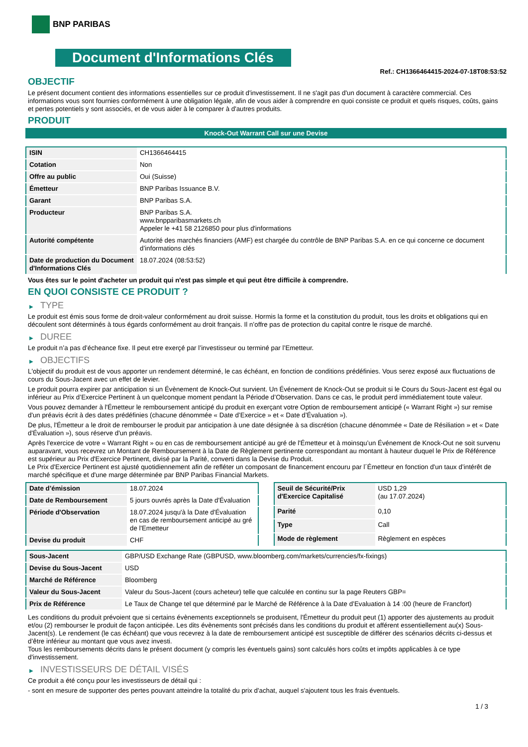BNP PARIBAS
Document d'Informations Clés
Ref.: CH1366464415-2024-07-18T08:53:52
OBJECTIF
Le présent document contient des informations essentielles sur ce produit d'investissement. Il ne s'agit pas d'un document à caractère commercial. Ces informations vous sont fournies conformément à une obligation légale, afin de vous aider à comprendre en quoi consiste ce produit et quels risques, coûts, gains et pertes potentiels y sont associés, et de vous aider à le comparer à d'autres produits.
PRODUIT
Knock-Out Warrant Call sur une Devise
| ISIN | CH1366464415 |
| Cotation | Non |
| Offre au public | Oui (Suisse) |
| Émetteur | BNP Paribas Issuance B.V. |
| Garant | BNP Paribas S.A. |
| Producteur | BNP Paribas S.A. www.bnpparibasmarkets.ch Appeler le +41 58 2126850 pour plus d'informations |
| Autorité compétente | Autorité des marchés financiers (AMF) est chargée du contrôle de BNP Paribas S.A. en ce qui concerne ce document d’informations clés |
| Date de production du Document d'Informations Clés | 18.07.2024 (08:53:52) |
Vous êtes sur le point d'acheter un produit qui n'est pas simple et qui peut être difficile à comprendre.
EN QUOI CONSISTE CE PRODUIT ?
▶ TYPE
Le produit est émis sous forme de droit-valeur conformément au droit suisse. Hormis la forme et la constitution du produit, tous les droits et obligations qui en découlent sont déterminés à tous égards conformément au droit français. Il n’offre pas de protection du capital contre le risque de marché.
▶ DUREE
Le produit n’a pas d’écheance fixe. Il peut etre exerçé par l’investisseur ou terminé par l’Emetteur.
▶ OBJECTIFS
L'objectif du produit est de vous apporter un rendement déterminé, le cas échéant, en fonction de conditions prédéfinies. Vous serez exposé aux fluctuations de cours du Sous-Jacent avec un effet de levier.
Le produit pourra expirer par anticipation si un Évènement de Knock-Out survient. Un Événement de Knock-Out se produit si le Cours du Sous-Jacent est égal ou inférieur au Prix d’Exercice Pertinent à un quelconque moment pendant la Période d’Observation. Dans ce cas, le produit perd immédiatement toute valeur.
Vous pouvez demander à l'Émetteur le remboursement anticipé du produit en exerçant votre Option de remboursement anticipé (« Warrant Right ») sur remise d'un préavis écrit à des dates prédéfinies (chacune dénommée « Date d’Exercice » et « Date d’Évaluation »).
De plus, l'Émetteur a le droit de rembourser le produit par anticipation à une date désignée à sa discrétion (chacune dénommée « Date de Résiliation » et « Date d'Évaluation »), sous réserve d'un préavis.
Après l'exercice de votre « Warrant Right » ou en cas de remboursement anticipé au gré de l'Émetteur et à moinsqu’un Événement de Knock-Out ne soit survenu auparavant, vous recevrez un Montant de Remboursement à la Date de Règlement pertinente correspondant au montant à hauteur duquel le Prix de Référence est supérieur au Prix d'Exercice Pertinent, divisé par la Parité, converti dans la Devise du Produit.
Le Prix d'Exercice Pertinent est ajusté quotidiennement afin de refléter un composant de financement encouru par l´Émetteur en fonction d'un taux d’intérêt de marché spécifique et d'une marge déterminée par BNP Paribas Financial Markets.
| Date d’émission | 18.07.2024 |
| Date de Remboursement | 5 jours ouvrés après la Date d'Évaluation |
| Période d'Observation | 18.07.2024 jusqu'à la Date d'Évaluation en cas de remboursement anticipé au gré de l'Emetteur |
| Devise du produit | CHF |
| Seuil de Sécurité/Prix d'Exercice Capitalisé | USD 1,29 (au 17.07.2024) |
| Parité | 0,10 |
| Type | Call |
| Mode de règlement | Règlement en espèces |
| Sous-Jacent | GBP/USD Exchange Rate (GBPUSD, www.bloomberg.com/markets/currencies/fx-fixings) |
| Devise du Sous-Jacent | USD |
| Marché de Référence | Bloomberg |
| Valeur du Sous-Jacent | Valeur du Sous-Jacent (cours acheteur) telle que calculée en continu sur la page Reuters GBP= |
| Prix de Référence | Le Taux de Change tel que déterminé par le Marché de Référence à la Date d’Evaluation à 14 :00 (heure de Francfort) |
Les conditions du produit prévoient que si certains évènements exceptionnels se produisent, l'Émetteur du produit peut (1) apporter des ajustements au produit et/ou (2) rembourser le produit de façon anticipée. Les dits évènements sont précisés dans les conditions du produit et afférent essentiellement au(x) Sous-Jacent(s). Le rendement (le cas échéant) que vous recevrez à la date de remboursement anticipé est susceptible de différer des scénarios décrits ci-dessus et d’être inférieur au montant que vous avez investi.
Tous les remboursements décrits dans le présent document (y compris les éventuels gains) sont calculés hors coûts et impôts applicables à ce type d'investissement.
▶ INVESTISSEURS DE DÉTAIL VISÉS
Ce produit a été conçu pour les investisseurs de détail qui :
- sont en mesure de supporter des pertes pouvant atteindre la totalité du prix d'achat, auquel s'ajoutent tous les frais éventuels.
1 / 3